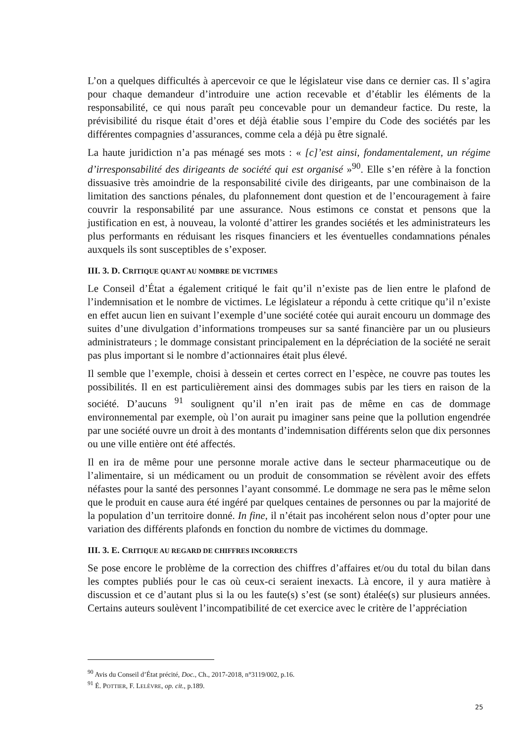L’on a quelques difficultés à apercevoir ce que le législateur vise dans ce dernier cas. Il s’agira pour chaque demandeur d’introduire une action recevable et d’établir les éléments de la responsabilité, ce qui nous paraît peu concevable pour un demandeur factice. Du reste, la prévisibilité du risque était d’ores et déjà établie sous l’empire du Code des sociétés par les différentes compagnies d’assurances, comme cela a déjà pu être signalé.
La haute juridiction n’a pas ménagé ses mots : « [c]’est ainsi, fondamentalement, un régime d’irresponsabilité des dirigeants de société qui est organisé »<sup>90</sup>. Elle s’en réfère à la fonction dissuasive très amoindrie de la responsabilité civile des dirigeants, par une combinaison de la limitation des sanctions pénales, du plafonnement dont question et de l’encouragement à faire couvrir la responsabilité par une assurance. Nous estimons ce constat et pensons que la justification en est, à nouveau, la volonté d’attirer les grandes sociétés et les administrateurs les plus performants en réduisant les risques financiers et les éventuelles condamnations pénales auxquels ils sont susceptibles de s’exposer.
III. 3. D. CRITIQUE QUANT AU NOMBRE DE VICTIMES
Le Conseil d’État a également critiqué le fait qu’il n’existe pas de lien entre le plafond de l’indemnisation et le nombre de victimes. Le législateur a répondu à cette critique qu’il n’existe en effet aucun lien en suivant l’exemple d’une société cotée qui aurait encouru un dommage des suites d’une divulgation d’informations trompeuses sur sa santé financière par un ou plusieurs administrateurs ; le dommage consistant principalement en la dépréciation de la société ne serait pas plus important si le nombre d’actionnaires était plus élevé.
Il semble que l’exemple, choisi à dessein et certes correct en l’espèce, ne couvre pas toutes les possibilités. Il en est particulièrement ainsi des dommages subis par les tiers en raison de la société. D’aucuns <sup>91</sup> soulignent qu’il n’en irait pas de même en cas de dommage environnemental par exemple, où l’on aurait pu imaginer sans peine que la pollution engendrée par une société ouvre un droit à des montants d’indemnisation différents selon que dix personnes ou une ville entière ont été affectés.
Il en ira de même pour une personne morale active dans le secteur pharmaceutique ou de l’alimentaire, si un médicament ou un produit de consommation se révèlent avoir des effets néfastes pour la santé des personnes l’ayant consommé. Le dommage ne sera pas le même selon que le produit en cause aura été ingéré par quelques centaines de personnes ou par la majorité de la population d’un territoire donné. In fine, il n’était pas incohérent selon nous d’opter pour une variation des différents plafonds en fonction du nombre de victimes du dommage.
III. 3. E. CRITIQUE AU REGARD DE CHIFFRES INCORRECTS
Se pose encore le problème de la correction des chiffres d’affaires et/ou du total du bilan dans les comptes publiés pour le cas où ceux-ci seraient inexacts. Là encore, il y aura matière à discussion et ce d’autant plus si la ou les faute(s) s’est (se sont) étalée(s) sur plusieurs années. Certains auteurs soulèvent l’incompatibilité de cet exercice avec le critère de l’appréciation
<sup>90</sup> Avis du Conseil d’État précité, Doc., Ch., 2017-2018, n°3119/002, p.16.
<sup>91</sup> É. POTTIER, F. LELÈVRE, op. cit., p.189.
25